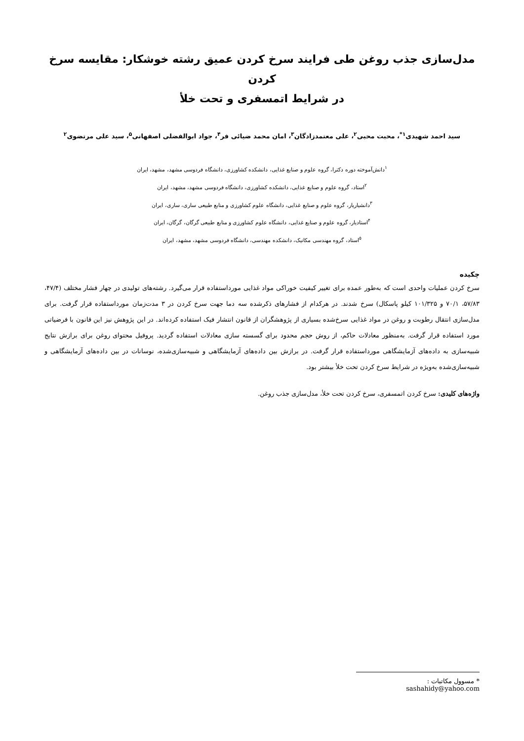مدل‌سازی جذب روغن طی فرایند سرخ کردن عمیق رشته خوشکار: مقایسه سرخ کردن
در شرایط اتمسفری و تحت خلأ
سید احمد شهیدی<sup>۱*</sup>، محبت محبی<sup>۲</sup>، علی معتمدزادگان<sup>۳</sup>، امان محمد ضیائی فر<sup>۴</sup>، جواد ابوالفضلی اصفهانی<sup>۵</sup>، سید علی مرتضوی<sup>۲</sup>
<sup>۱</sup> دانش‌آموخته دوره دکترا، گروه علوم و صنایع غذایی، دانشکده کشاورزی، دانشگاه فردوسی مشهد، مشهد، ایران
<sup>۲</sup> استاد، گروه علوم و صنایع غذایی، دانشکده کشاورزی، دانشگاه فردوسی مشهد، مشهد، ایران
<sup>۳</sup> دانشیاریار، گروه علوم و صنایع غذایی، دانشگاه علوم کشاورزی و منابع طبیعی ساری، ساری، ایران
<sup>۴</sup> استادیار، گروه علوم و صنایع غذایی، دانشگاه علوم کشاورزی و منابع طبیعی گرگان، گرگان، ایران
<sup>۵</sup> استاد، گروه مهندسی مکانیک، دانشکده مهندسی، دانشگاه فردوسی مشهد، مشهد، ایران
چکیده
سرخ کردن عملیات واحدی است که به‌طور عمده برای تغییر کیفیت خوراکی مواد غذایی مورداستفاده قرار می‌گیرد. رشته‌های تولیدی در چهار فشار مختلف (۴۷/۴، ۵۷/۸۳، ۷۰/۱ و ۱۰۱/۳۲۵ کیلو پاسکال) سرخ شدند. در هرکدام از فشارهای ذکرشده سه دما جهت سرخ کردن در ۳ مدت‌زمان مورداستفاده قرار گرفت. برای مدل‌سازی انتقال رطوبت و روغن در مواد غذایی سرخ‌شده بسیاری از پژوهشگران از قانون انتشار فیک استفاده کرده‌اند. در این پژوهش نیز این قانون با فرضیاتی مورد استفاده قرار گرفت. به‌منظور معادلات حاکم، از روش حجم محدود برای گسسته سازی معادلات استفاده گردید. پروفیل محتوای روغن برای برازش نتایج شبیه‌سازی به داده‌های آزمایشگاهی مورداستفاده قرار گرفت. در برازش بین داده‌های آزمایشگاهی و شبیه‌سازی‌شده، نوسانات در بین داده‌های آزمایشگاهی و شبیه‌سازی‌شده به‌ویژه در شرایط سرخ کردن تحت خلأ بیشتر بود.
واژه‌های کلیدی: سرخ کردن اتمسفری، سرخ کردن تحت خلأ، مدل‌سازی جذب روغن.
* مسوول مکاتبات : sashahidy@yahoo.com